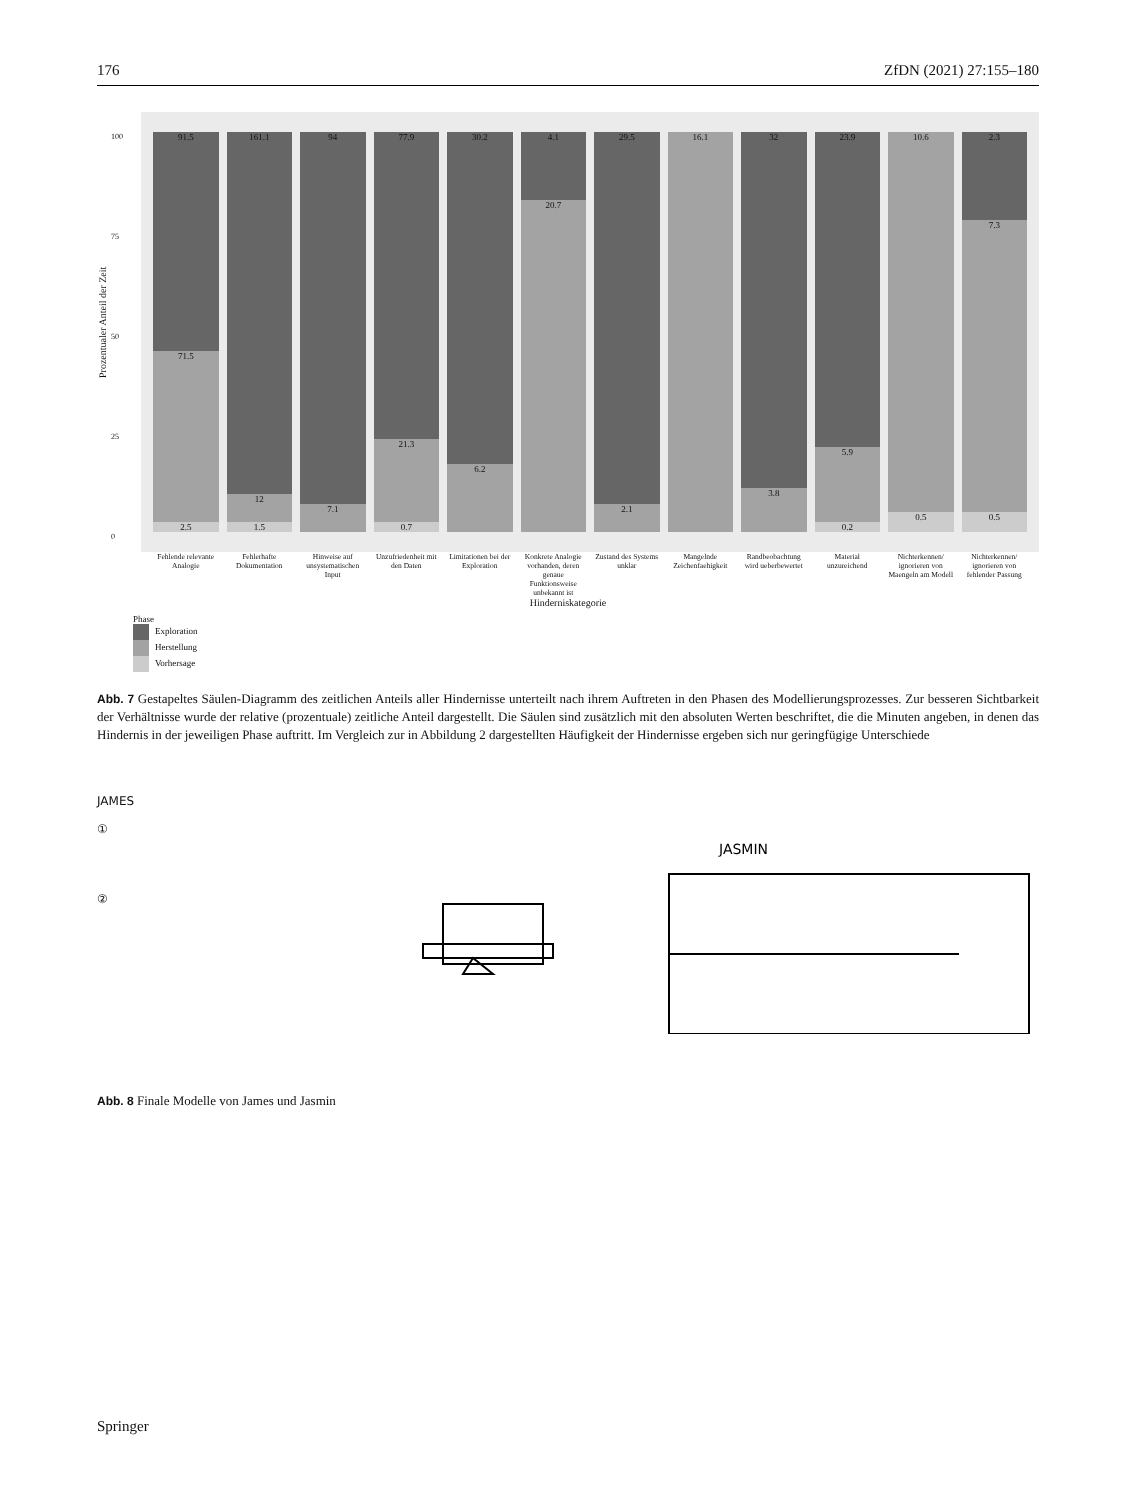176 ZfDN (2021) 27:155–180
Prozentualer Anteil der Zeit
100
75
50
25
0
91.5
71.5
2.5
161.1
12
1.5
94
7.1
77.9
21.3
0.7
30.2
6.2
4.1
20.7
29.5
2.1
16.1 32
3.8
23.9
5.9
0.2
10.6
0.5
2.3
7.3
0.5
Fehlende relevante Analogie Fehlerhafte Dokumentation Hinweise auf unsystematischen Input
Unzufriedenheit mit den Daten Limitationen bei der Exploration
Konkrete Analogie vorhanden, deren genaue Funktionsweise unbekannt ist
Zustand des Systems unklar Mangelnde Zeichenfaehigkeit Randbeobachtung wird ueberbewertet
Material unzureichend Nichterkennen/ ignorieren von Maengeln am Modell
Nichterkennen/ ignorieren von fehlender Passung
Hinderniskategorie
Phase
Exploration
Herstellung
Vorhersage
Abb. 7 Gestapeltes Säulen-Diagramm des zeitlichen Anteils aller Hindernisse unterteilt nach ihrem Auftreten in den Phasen des Modellierungsprozesses. Zur besseren Sichtbarkeit der Verhältnisse wurde der relative (prozentuale) zeitliche Anteil dargestellt. Die Säulen sind zusätzlich mit den absoluten Werten beschriftet, die die Minuten angeben, in denen das Hindernis in der jeweiligen Phase auftritt. Im Vergleich zur in Abbildung 2 dargestellten Häufigkeit der Hindernisse ergeben sich nur geringfügige Unterschiede
JAMES
①
②
JASMIN
Abb. 8 Finale Modelle von James und Jasmin
Springer